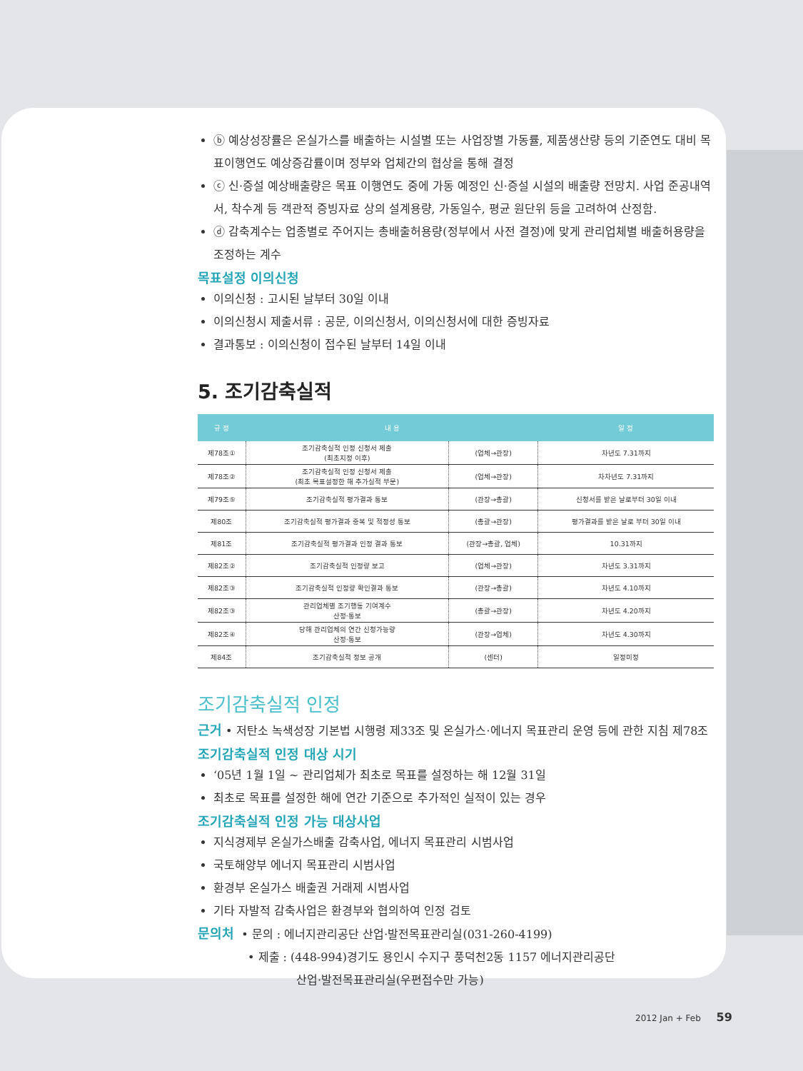ⓑ 예상성장률은 온실가스를 배출하는 시설별 또는 사업장별 가동률, 제품생산량 등의 기준연도 대비 목표이행연도 예상증감률이며 정부와 업체간의 협상을 통해 결정
ⓒ 신·증설 예상배출량은 목표 이행연도 중에 가동 예정인 신·증설 시설의 배출량 전망치. 사업 준공내역서, 착수계 등 객관적 증빙자료 상의 설계용량, 가동일수, 평균 원단위 등을 고려하여 산정함.
ⓓ 감축계수는 업종별로 주어지는 총배출허용량(정부에서 사전 결정)에 맞게 관리업체별 배출허용량을 조정하는 계수
목표설정 이의신청
이의신청 : 고시된 날부터 30일 이내
이의신청시 제출서류 : 공문, 이의신청서, 이의신청서에 대한 증빙자료
결과통보 : 이의신청이 접수된 날부터 14일 이내
5. 조기감축실적
| 규 정 | 내 용 | | 일 정 |
| --- | --- | --- | --- |
| 제78조① | 조기감축실적 인정 신청서 제출 (최초지정 이후) | (업체→관장) | 차년도 7.31까지 |
| 제78조② | 조기감축실적 인정 신청서 제출 (최초 목표설정한 해 추가실적 부문) | (업체→관장) | 차차년도 7.31까지 |
| 제79조⑤ | 조기감축실적 평가결과 통보 | (관장→총괄) | 신청서를 받은 날로부터 30일 이내 |
| 제80조 | 조기감축실적 평가결과 중복 및 적정성 통보 | (총괄→관장) | 평가결과를 받은 날로 부터 30일 이내 |
| 제81조 | 조기감축실적 평가결과 인정 결과 통보 | (관장→총괄, 업체) | 10.31까지 |
| 제82조② | 조기감축실적 인정량 보고 | (업체→관장) | 차년도 3.31까지 |
| 제82조③ | 조기감축실적 인정량 확인결과 통보 | (관장→총괄) | 차년도 4.10까지 |
| 제82조③ | 관리업체별 조기행동 기여계수 산정·통보 | (총괄→관장) | 차년도 4.20까지 |
| 제82조④ | 당해 관리업체의 연간 신청가능량 산정·통보 | (관장→업체) | 차년도 4.30까지 |
| 제84조 | 조기감축실적 정보 공개 | (센터) | 일정미정 |
조기감축실적 인정
근거 • 저탄소 녹색성장 기본법 시행령 제33조 및 온실가스·에너지 목표관리 운영 등에 관한 지침 제78조
조기감축실적 인정 대상 시기
‘05년 1월 1일 ~ 관리업체가 최초로 목표를 설정하는 해 12월 31일
최초로 목표를 설정한 해에 연간 기준으로 추가적인 실적이 있는 경우
조기감축실적 인정 가능 대상사업
지식경제부 온실가스배출 감축사업, 에너지 목표관리 시범사업
국토해양부 에너지 목표관리 시범사업
환경부 온실가스 배출권 거래제 시범사업
기타 자발적 감축사업은 환경부와 협의하여 인정 검토
문의처 • 문의 : 에너지관리공단 산업·발전목표관리실(031-260-4199)
• 제출 : (448-994)경기도 용인시 수지구 풍덕천2동 1157 에너지관리공단
산업·발전목표관리실(우편접수만 가능)
2012 Jan + Feb 59